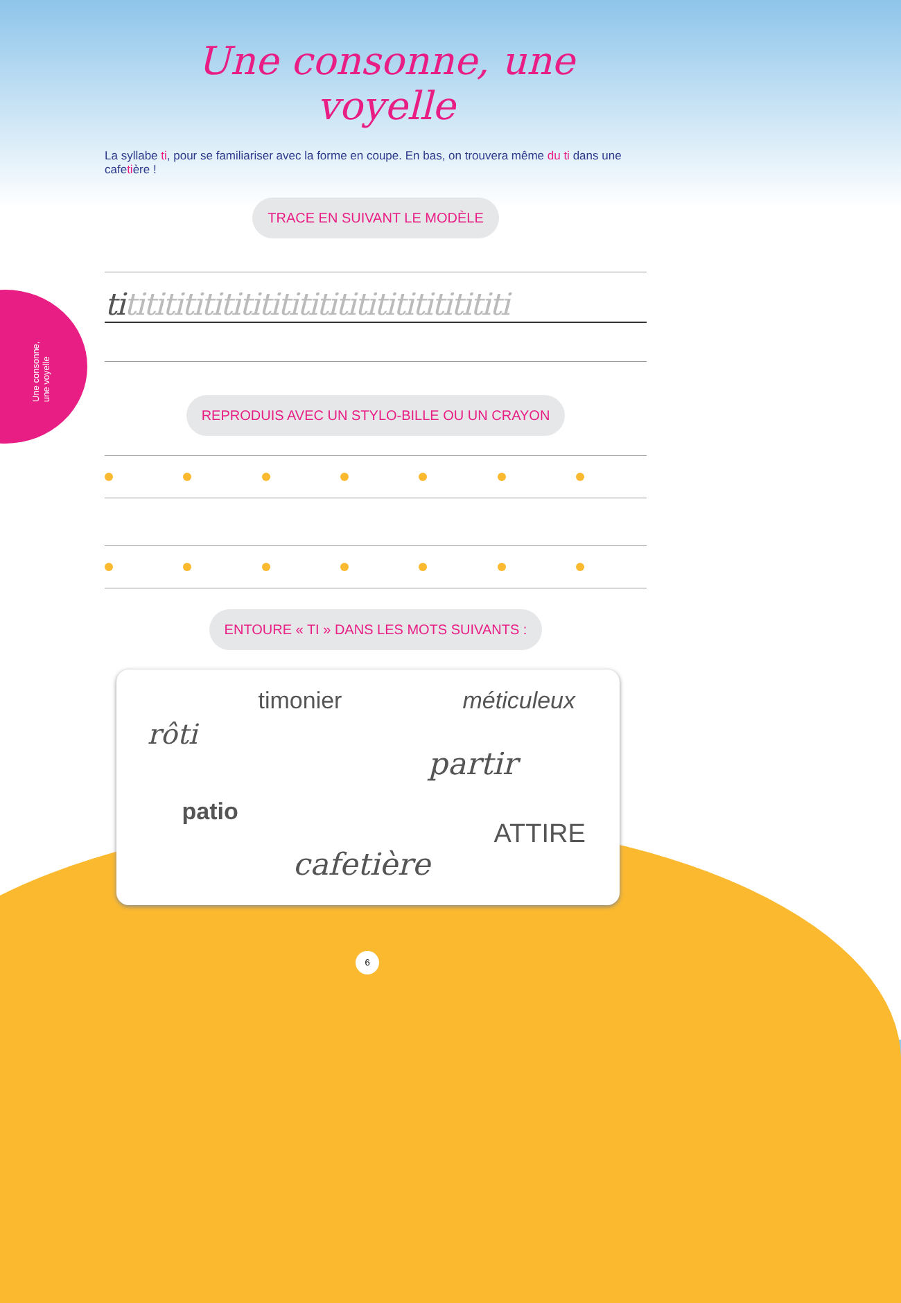Une consonne, une voyelle
Une consonne, une voyelle
La syllabe ti, pour se familiariser avec la forme en coupe. En bas, on trouvera même du ti dans une cafetière !
TRACE EN SUIVANT LE MODÈLE
tititititititititititititititititititititi
REPRODUIS AVEC UN STYLO-BILLE OU UN CRAYON
ENTOURE « TI » DANS LES MOTS SUIVANTS :
timonier méticuleux
rôti
partir
patio
ATTIRE
cafetière
6